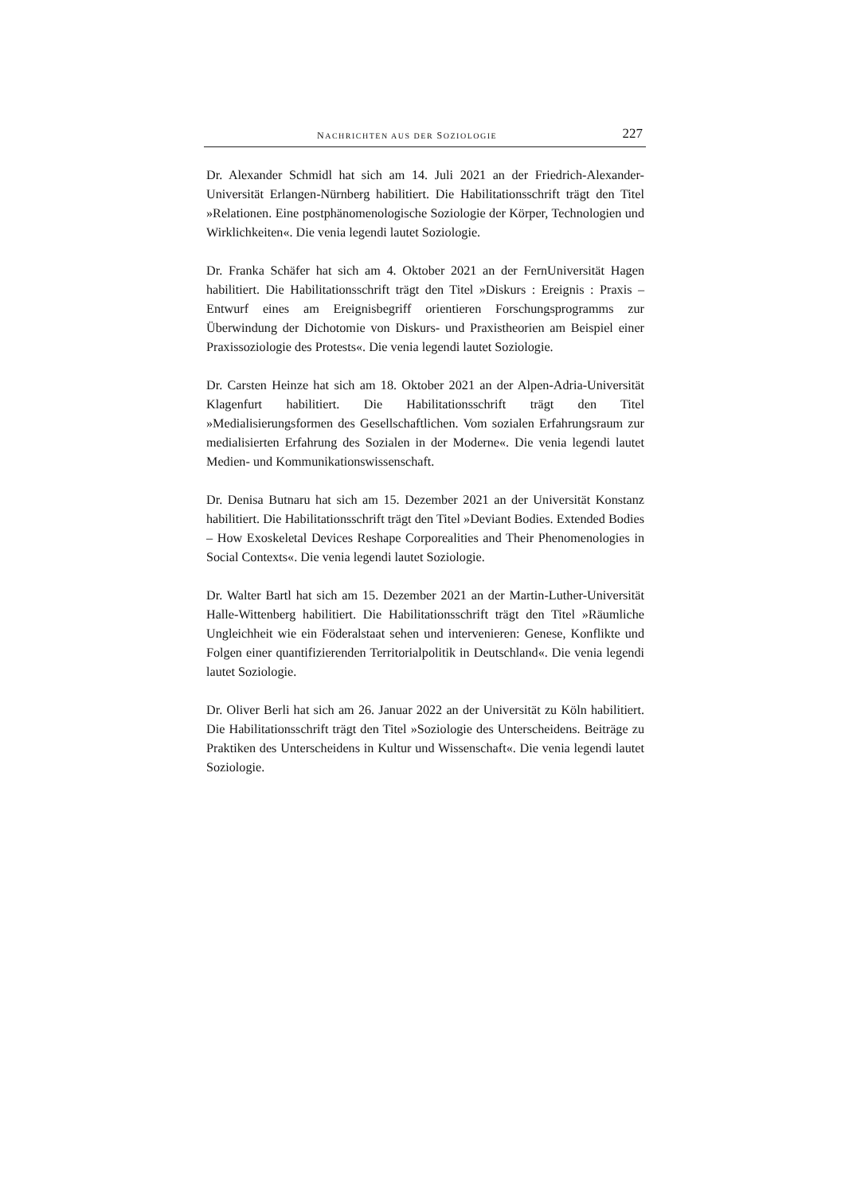NACHRICHTEN AUS DER SOZIOLOGIE 227
Dr. Alexander Schmidl hat sich am 14. Juli 2021 an der Friedrich-Alexander-Universität Erlangen-Nürnberg habilitiert. Die Habilitationsschrift trägt den Titel »Relationen. Eine postphänomenologische Soziologie der Körper, Technologien und Wirklichkeiten«. Die venia legendi lautet Soziologie.
Dr. Franka Schäfer hat sich am 4. Oktober 2021 an der FernUniversität Hagen habilitiert. Die Habilitationsschrift trägt den Titel »Diskurs : Ereignis : Praxis – Entwurf eines am Ereignisbegriff orientieren Forschungsprogramms zur Überwindung der Dichotomie von Diskurs- und Praxistheorien am Beispiel einer Praxissoziologie des Protests«. Die venia legendi lautet Soziologie.
Dr. Carsten Heinze hat sich am 18. Oktober 2021 an der Alpen-Adria-Universität Klagenfurt habilitiert. Die Habilitationsschrift trägt den Titel »Medialisierungsformen des Gesellschaftlichen. Vom sozialen Erfahrungsraum zur medialisierten Erfahrung des Sozialen in der Moderne«. Die venia legendi lautet Medien- und Kommunikationswissenschaft.
Dr. Denisa Butnaru hat sich am 15. Dezember 2021 an der Universität Konstanz habilitiert. Die Habilitationsschrift trägt den Titel »Deviant Bodies. Extended Bodies – How Exoskeletal Devices Reshape Corporealities and Their Phenomenologies in Social Contexts«. Die venia legendi lautet Soziologie.
Dr. Walter Bartl hat sich am 15. Dezember 2021 an der Martin-Luther-Universität Halle-Wittenberg habilitiert. Die Habilitationsschrift trägt den Titel »Räumliche Ungleichheit wie ein Föderalstaat sehen und intervenieren: Genese, Konflikte und Folgen einer quantifizierenden Territorialpolitik in Deutschland«. Die venia legendi lautet Soziologie.
Dr. Oliver Berli hat sich am 26. Januar 2022 an der Universität zu Köln habilitiert. Die Habilitationsschrift trägt den Titel »Soziologie des Unterscheidens. Beiträge zu Praktiken des Unterscheidens in Kultur und Wissenschaft«. Die venia legendi lautet Soziologie.